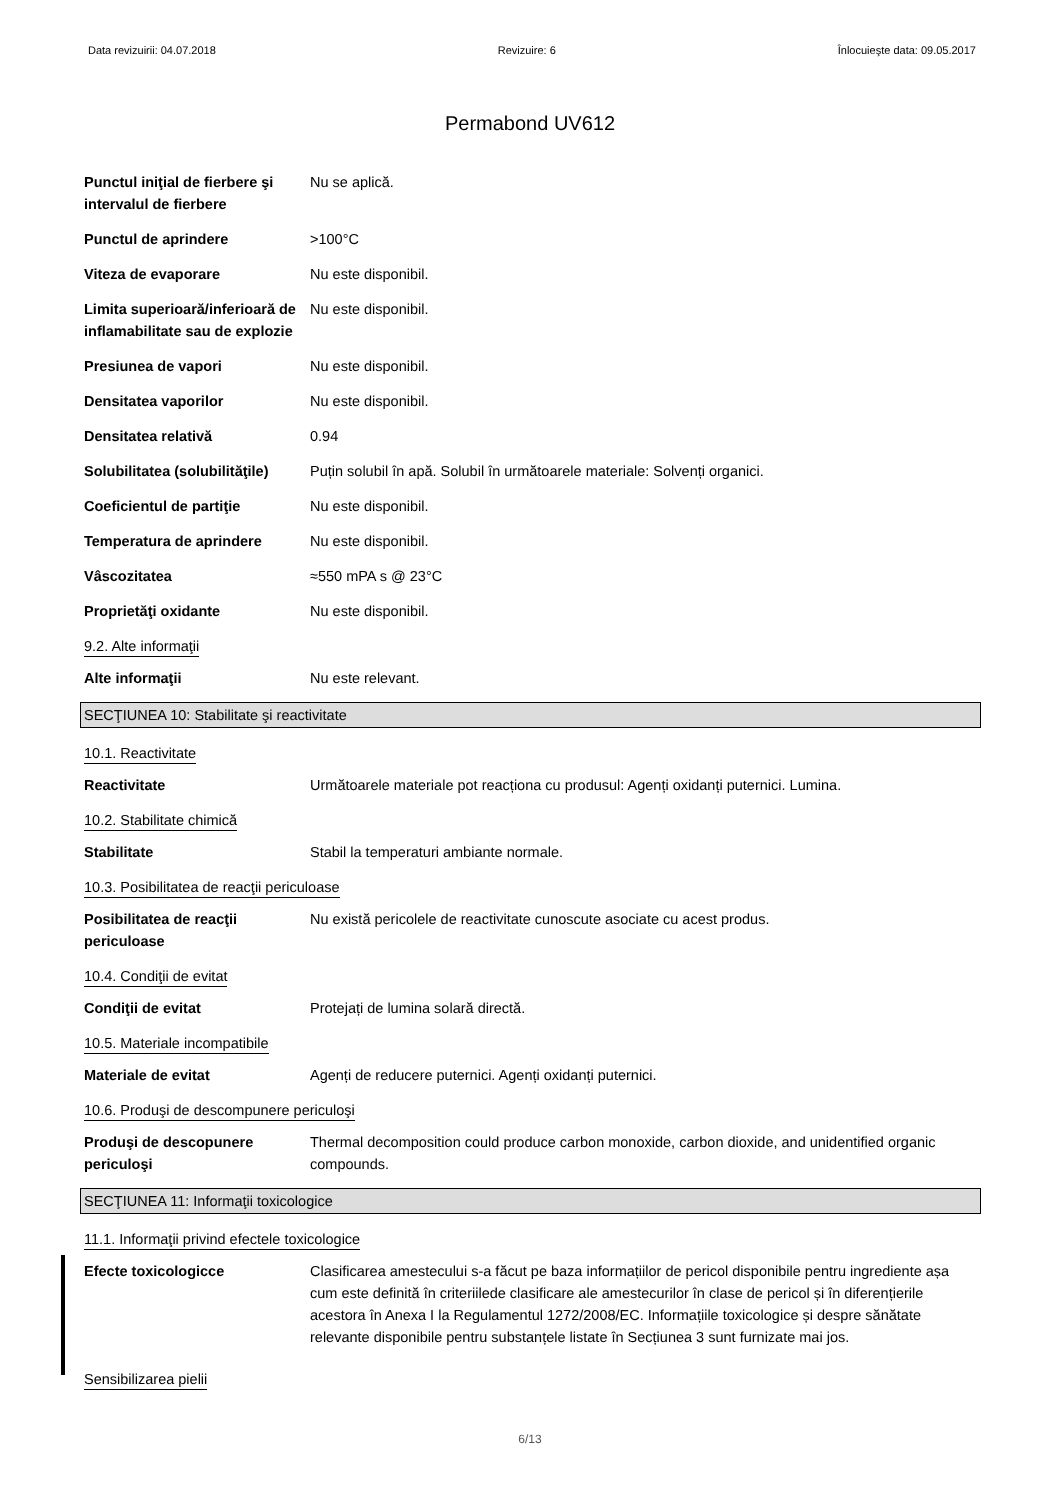Data revizuirii: 04.07.2018 Revizuire: 6 Înlocuieşte data: 09.05.2017
Permabond UV612
Punctul iniţial de fierbere şi intervalul de fierbere
Nu se aplică.
Punctul de aprindere >100°C
Viteza de evaporare Nu este disponibil.
Limita superioară/inferioară de inflamabilitate sau de explozie
Nu este disponibil.
Presiunea de vapori Nu este disponibil.
Densitatea vaporilor Nu este disponibil.
Densitatea relativă 0.94
Solubilitatea (solubilităţile)
Puțin solubil în apă. Solubil în următoarele materiale: Solvenți organici.
Coeficientul de partiţie Nu este disponibil.
Temperatura de aprindere Nu este disponibil.
Vâscozitatea ≈550 mPA s @ 23°C
Proprietăţi oxidante Nu este disponibil.
9.2. Alte informaţii
Alte informaţii Nu este relevant.
SECŢIUNEA 10: Stabilitate şi reactivitate
10.1. Reactivitate
Reactivitate Următoarele materiale pot reacționa cu produsul: Agenți oxidanți puternici. Lumina.
10.2. Stabilitate chimică
Stabilitate Stabil la temperaturi ambiante normale.
10.3. Posibilitatea de reacţii periculoase
Posibilitatea de reacţii periculoase
Nu există pericolele de reactivitate cunoscute asociate cu acest produs.
10.4. Condiţii de evitat
Condiţii de evitat Protejați de lumina solară directă.
10.5. Materiale incompatibile
Materiale de evitat Agenți de reducere puternici. Agenți oxidanți puternici.
10.6. Produşi de descompunere periculoşi
Produşi de descopunere periculoşi
Thermal decomposition could produce carbon monoxide, carbon dioxide, and unidentified organic compounds.
SECŢIUNEA 11: Informaţii toxicologice
11.1. Informaţii privind efectele toxicologice
Efecte toxicologicce Clasificarea amestecului s-a făcut pe baza informațiilor de pericol disponibile pentru ingrediente așa cum este definită în criteriilede clasificare ale amestecurilor în clase de pericol și în diferențierile acestora în Anexa I la Regulamentul 1272/2008/EC. Informațiile toxicologice și despre sănătate relevante disponibile pentru substanțele listate în Secțiunea 3 sunt furnizate mai jos.
Sensibilizarea pielii
6/13